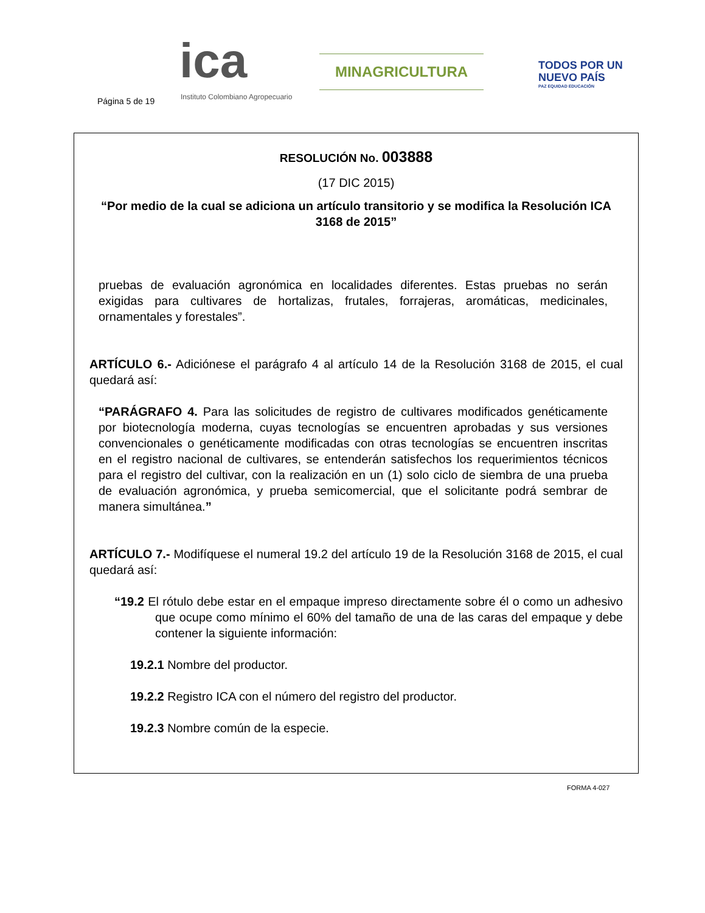Página 5 de 19
ica
Instituto Colombiano Agropecuario
MINAGRICULTURA
TODOS POR UN
NUEVO PAÍS
PAZ EQUIDAD EDUCACIÓN
RESOLUCIÓN No. 003888
(17 DIC 2015)
“Por medio de la cual se adiciona un artículo transitorio y se modifica la Resolución ICA 3168 de 2015”
pruebas de evaluación agronómica en localidades diferentes. Estas pruebas no serán exigidas para cultivares de hortalizas, frutales, forrajeras, aromáticas, medicinales, ornamentales y forestales”.
ARTÍCULO 6.- Adiciónese el parágrafo 4 al artículo 14 de la Resolución 3168 de 2015, el cual quedará así:
“PARÁGRAFO 4. Para las solicitudes de registro de cultivares modificados genéticamente por biotecnología moderna, cuyas tecnologías se encuentren aprobadas y sus versiones convencionales o genéticamente modificadas con otras tecnologías se encuentren inscritas en el registro nacional de cultivares, se entenderán satisfechos los requerimientos técnicos para el registro del cultivar, con la realización en un (1) solo ciclo de siembra de una prueba de evaluación agronómica, y prueba semicomercial, que el solicitante podrá sembrar de manera simultánea.”
ARTÍCULO 7.- Modifíquese el numeral 19.2 del artículo 19 de la Resolución 3168 de 2015, el cual quedará así:
“19.2 El rótulo debe estar en el empaque impreso directamente sobre él o como un adhesivo que ocupe como mínimo el 60% del tamaño de una de las caras del empaque y debe contener la siguiente información:
19.2.1 Nombre del productor.
19.2.2 Registro ICA con el número del registro del productor.
19.2.3 Nombre común de la especie.
FORMA 4-027